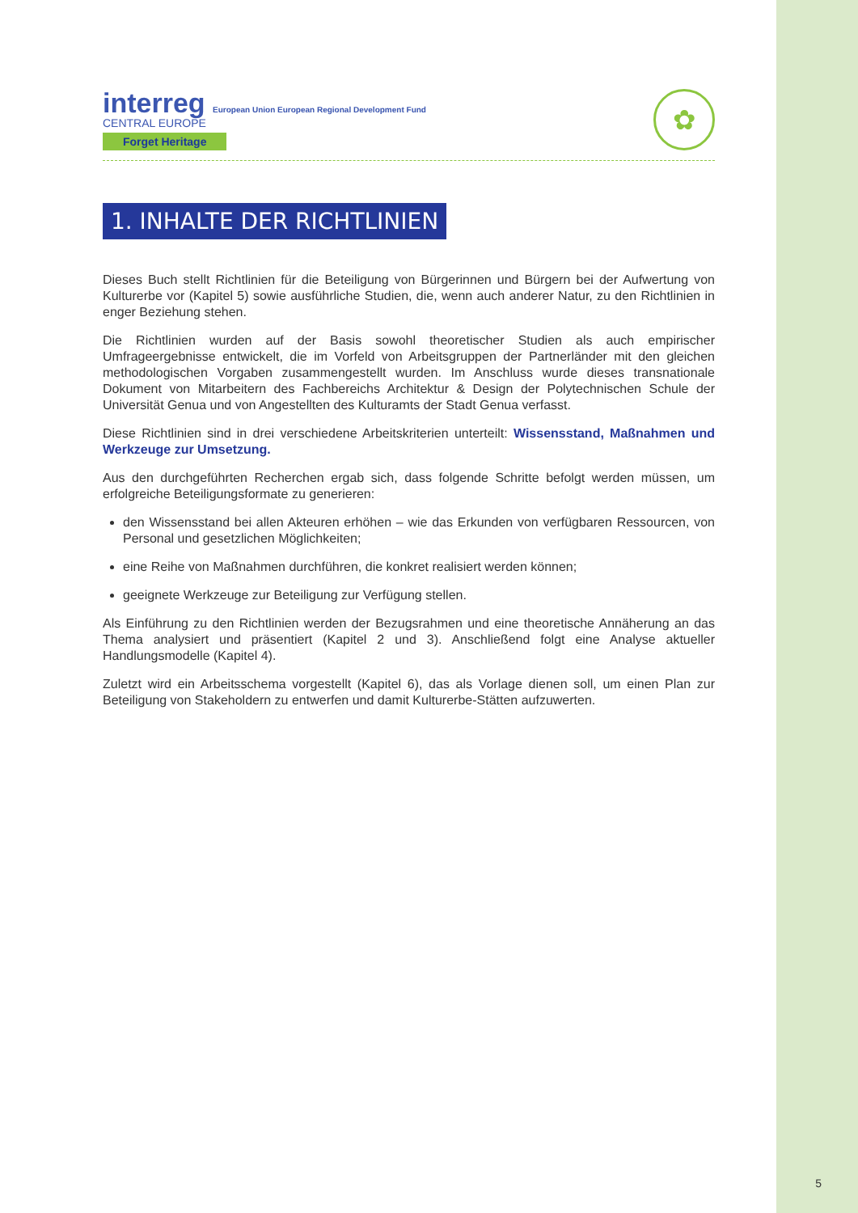interreg European Union European Regional Development Fund
CENTRAL EUROPE
Forget Heritage
✿
1. INHALTE DER RICHTLINIEN
Dieses Buch stellt Richtlinien für die Beteiligung von Bürgerinnen und Bürgern bei der Aufwertung von Kulturerbe vor (Kapitel 5) sowie ausführliche Studien, die, wenn auch anderer Natur, zu den Richtlinien in enger Beziehung stehen.
Die Richtlinien wurden auf der Basis sowohl theoretischer Studien als auch empirischer Umfrageergebnisse entwickelt, die im Vorfeld von Arbeitsgruppen der Partnerländer mit den gleichen methodologischen Vorgaben zusammengestellt wurden. Im Anschluss wurde dieses transnationale Dokument von Mitarbeitern des Fachbereichs Architektur & Design der Polytechnischen Schule der Universität Genua und von Angestellten des Kulturamts der Stadt Genua verfasst.
Diese Richtlinien sind in drei verschiedene Arbeitskriterien unterteilt: Wissensstand, Maßnahmen und Werkzeuge zur Umsetzung.
Aus den durchgeführten Recherchen ergab sich, dass folgende Schritte befolgt werden müssen, um erfolgreiche Beteiligungsformate zu generieren:
den Wissensstand bei allen Akteuren erhöhen – wie das Erkunden von verfügbaren Ressourcen, von Personal und gesetzlichen Möglichkeiten;
eine Reihe von Maßnahmen durchführen, die konkret realisiert werden können;
geeignete Werkzeuge zur Beteiligung zur Verfügung stellen.
Als Einführung zu den Richtlinien werden der Bezugsrahmen und eine theoretische Annäherung an das Thema analysiert und präsentiert (Kapitel 2 und 3). Anschließend folgt eine Analyse aktueller Handlungsmodelle (Kapitel 4).
Zuletzt wird ein Arbeitsschema vorgestellt (Kapitel 6), das als Vorlage dienen soll, um einen Plan zur Beteiligung von Stakeholdern zu entwerfen und damit Kulturerbe-Stätten aufzuwerten.
5